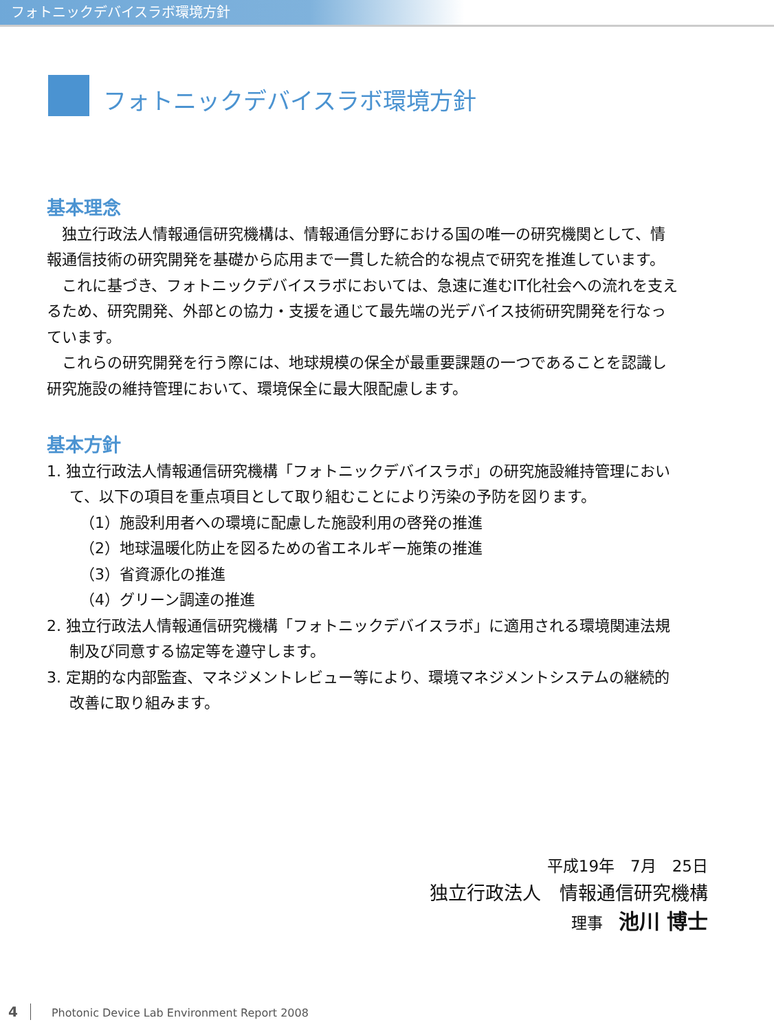フォトニックデバイスラボ環境方針
フォトニックデバイスラボ環境方針
基本理念
　独立行政法人情報通信研究機構は、情報通信分野における国の唯一の研究機関として、情報通信技術の研究開発を基礎から応用まで一貫した統合的な視点で研究を推進しています。
　これに基づき、フォトニックデバイスラボにおいては、急速に進むIT化社会への流れを支えるため、研究開発、外部との協力・支援を通じて最先端の光デバイス技術研究開発を行なっています。
　これらの研究開発を行う際には、地球規模の保全が最重要課題の一つであることを認識し研究施設の維持管理において、環境保全に最大限配慮します。
基本方針
1. 独立行政法人情報通信研究機構「フォトニックデバイスラボ」の研究施設維持管理において、以下の項目を重点項目として取り組むことにより汚染の予防を図ります。
（1）施設利用者への環境に配慮した施設利用の啓発の推進
（2）地球温暖化防止を図るための省エネルギー施策の推進
（3）省資源化の推進
（4）グリーン調達の推進
2. 独立行政法人情報通信研究機構「フォトニックデバイスラボ」に適用される環境関連法規制及び同意する協定等を遵守します。
3. 定期的な内部監査、マネジメントレビュー等により、環境マネジメントシステムの継続的改善に取り組みます。
平成19年　7月　25日
独立行政法人　情報通信研究機構
理事　池川 博士
4 Photonic Device Lab Environment Report 2008